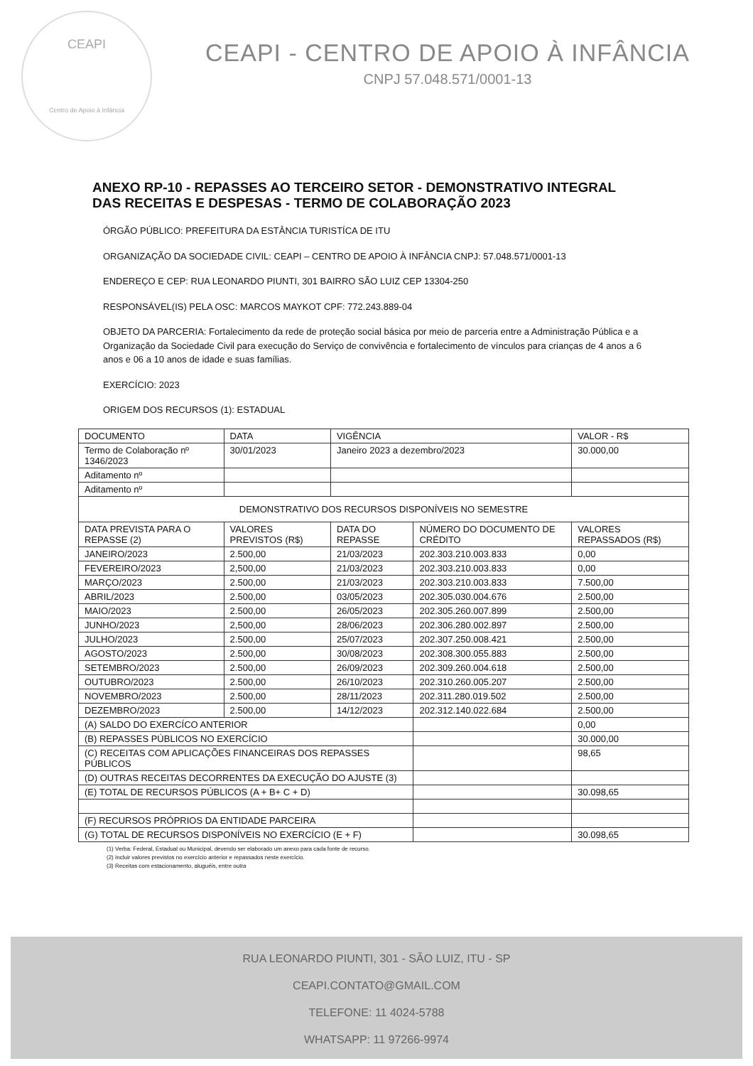CEAPI
Centro de Apoio à Infância
CEAPI - CENTRO DE APOIO À INFÂNCIA
CNPJ 57.048.571/0001-13
ANEXO RP-10 - REPASSES AO TERCEIRO SETOR - DEMONSTRATIVO INTEGRAL DAS RECEITAS E DESPESAS - TERMO DE COLABORAÇÃO 2023
ÓRGÃO PÚBLICO: PREFEITURA DA ESTÂNCIA TURISTÍCA DE ITU
ORGANIZAÇÃO DA SOCIEDADE CIVIL: CEAPI – CENTRO DE APOIO À INFÂNCIA CNPJ: 57.048.571/0001-13
ENDEREÇO E CEP: RUA LEONARDO PIUNTI, 301 BAIRRO SÃO LUIZ CEP 13304-250
RESPONSÁVEL(IS) PELA OSC: MARCOS MAYKOT CPF: 772.243.889-04
OBJETO DA PARCERIA: Fortalecimento da rede de proteção social básica por meio de parceria entre a Administração Pública e a Organização da Sociedade Civil para execução do Serviço de convivência e fortalecimento de vínculos para crianças de 4 anos a 6 anos e 06 a 10 anos de idade e suas famílias.
EXERCÍCIO: 2023
ORIGEM DOS RECURSOS (1): ESTADUAL
| DOCUMENTO | DATA | VIGÊNCIA | | VALOR - R$ |
| --- | --- | --- | --- | --- |
| Termo de Colaboração nº 1346/2023 | 30/01/2023 | Janeiro 2023 a dezembro/2023 | | 30.000,00 |
| Aditamento nº | | | | |
| Aditamento nº | | | | |
| DEMONSTRATIVO DOS RECURSOS DISPONÍVEIS NO SEMESTRE | | | | |
| DATA PREVISTA PARA O REPASSE (2) | VALORES PREVISTOS (R$) | DATA DO REPASSE | NÚMERO DO DOCUMENTO DE CRÉDITO | VALORES REPASSADOS (R$) |
| JANEIRO/2023 | 2.500,00 | 21/03/2023 | 202.303.210.003.833 | 0,00 |
| FEVEREIRO/2023 | 2,500,00 | 21/03/2023 | 202.303.210.003.833 | 0,00 |
| MARÇO/2023 | 2.500,00 | 21/03/2023 | 202.303.210.003.833 | 7.500,00 |
| ABRIL/2023 | 2.500,00 | 03/05/2023 | 202.305.030.004.676 | 2.500,00 |
| MAIO/2023 | 2.500,00 | 26/05/2023 | 202.305.260.007.899 | 2.500,00 |
| JUNHO/2023 | 2,500,00 | 28/06/2023 | 202.306.280.002.897 | 2.500,00 |
| JULHO/2023 | 2.500,00 | 25/07/2023 | 202.307.250.008.421 | 2.500,00 |
| AGOSTO/2023 | 2.500,00 | 30/08/2023 | 202.308.300.055.883 | 2.500,00 |
| SETEMBRO/2023 | 2.500,00 | 26/09/2023 | 202.309.260.004.618 | 2.500,00 |
| OUTUBRO/2023 | 2.500,00 | 26/10/2023 | 202.310.260.005.207 | 2.500,00 |
| NOVEMBRO/2023 | 2.500,00 | 28/11/2023 | 202.311.280.019.502 | 2.500,00 |
| DEZEMBRO/2023 | 2.500,00 | 14/12/2023 | 202.312.140.022.684 | 2.500,00 |
| (A) SALDO DO EXERCÍCO ANTERIOR | | | | 0,00 |
| (B) REPASSES PÚBLICOS NO EXERCÍCIO | | | | 30.000,00 |
| (C) RECEITAS COM APLICAÇÕES FINANCEIRAS DOS REPASSES PÚBLICOS | | | | 98,65 |
| (D) OUTRAS RECEITAS DECORRENTES DA EXECUÇÃO DO AJUSTE (3) | | | | |
| (E) TOTAL DE RECURSOS PÚBLICOS (A + B+ C + D) | | | | 30.098,65 |
| (F) RECURSOS PRÓPRIOS DA ENTIDADE PARCEIRA | | | | |
| (G) TOTAL DE RECURSOS DISPONÍVEIS NO EXERCÍCIO (E + F) | | | | 30.098,65 |
(1) Verba: Federal, Estadual ou Municipal, devendo ser elaborado um anexo para cada fonte de recurso.
(2) Incluir valores previstos no exercício anterior e repassados neste exercício.
(3) Receitas com estacionamento, aluguéis, entre outra
RUA LEONARDO PIUNTI, 301 - SÃO LUIZ, ITU - SP
CEAPI.CONTATO@GMAIL.COM
TELEFONE: 11 4024-5788
WHATSAPP: 11 97266-9974